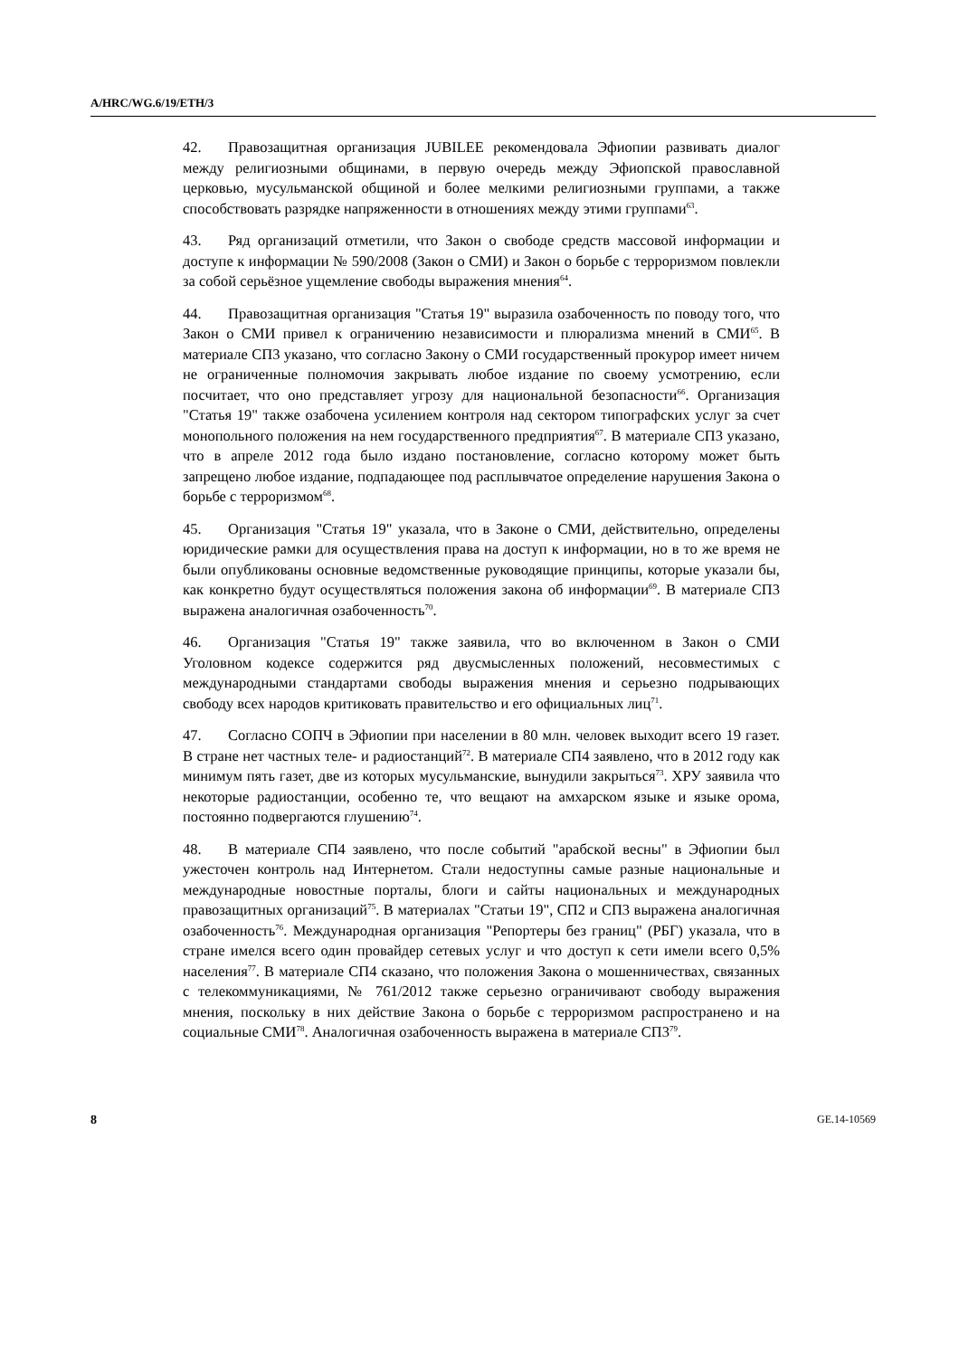A/HRC/WG.6/19/ETH/3
42. Правозащитная организация JUBILEE рекомендовала Эфиопии развивать диалог между религиозными общинами, в первую очередь между Эфиопской православной церковью, мусульманской общиной и более мелкими религиозными группами, а также способствовать разрядке напряженности в отношениях между этими группами<sup>63</sup>.
43. Ряд организаций отметили, что Закон о свободе средств массовой информации и доступе к информации № 590/2008 (Закон о СМИ) и Закон о борьбе с терроризмом повлекли за собой серьёзное ущемление свободы выражения мнения<sup>64</sup>.
44. Правозащитная организация "Статья 19" выразила озабоченность по поводу того, что Закон о СМИ привел к ограничению независимости и плюрализма мнений в СМИ<sup>65</sup>. В материале СП3 указано, что согласно Закону о СМИ государственный прокурор имеет ничем не ограниченные полномочия закрывать любое издание по своему усмотрению, если посчитает, что оно представляет угрозу для национальной безопасности<sup>66</sup>. Организация "Статья 19" также озабочена усилением контроля над сектором типографских услуг за счет монопольного положения на нем государственного предприятия<sup>67</sup>. В материале СП3 указано, что в апреле 2012 года было издано постановление, согласно которому может быть запрещено любое издание, подпадающее под расплывчатое определение нарушения Закона о борьбе с терроризмом<sup>68</sup>.
45. Организация "Статья 19" указала, что в Законе о СМИ, действительно, определены юридические рамки для осуществления права на доступ к информации, но в то же время не были опубликованы основные ведомственные руководящие принципы, которые указали бы, как конкретно будут осуществляться положения закона об информации<sup>69</sup>. В материале СП3 выражена аналогичная озабоченность<sup>70</sup>.
46. Организация "Статья 19" также заявила, что во включенном в Закон о СМИ Уголовном кодексе содержится ряд двусмысленных положений, несовместимых с международными стандартами свободы выражения мнения и серьезно подрывающих свободу всех народов критиковать правительство и его официальных лиц<sup>71</sup>.
47. Согласно СОПЧ в Эфиопии при населении в 80 млн. человек выходит всего 19 газет. В стране нет частных теле- и радиостанций<sup>72</sup>. В материале СП4 заявлено, что в 2012 году как минимум пять газет, две из которых мусульманские, вынудили закрыться<sup>73</sup>. ХРУ заявила что некоторые радиостанции, особенно те, что вещают на амхарском языке и языке орома, постоянно подвергаются глушению<sup>74</sup>.
48. В материале СП4 заявлено, что после событий "арабской весны" в Эфиопии был ужесточен контроль над Интернетом. Стали недоступны самые разные национальные и международные новостные порталы, блоги и сайты национальных и международных правозащитных организаций<sup>75</sup>. В материалах "Статьи 19", СП2 и СП3 выражена аналогичная озабоченность<sup>76</sup>. Международная организация "Репортеры без границ" (РБГ) указала, что в стране имелся всего один провайдер сетевых услуг и что доступ к сети имели всего 0,5% населения<sup>77</sup>. В материале СП4 сказано, что положения Закона о мошенничествах, связанных с телекоммуникациями, № 761/2012 также серьезно ограничивают свободу выражения мнения, поскольку в них действие Закона о борьбе с терроризмом распространено и на социальные СМИ<sup>78</sup>. Аналогичная озабоченность выражена в материале СП3<sup>79</sup>.
8 GE.14-10569